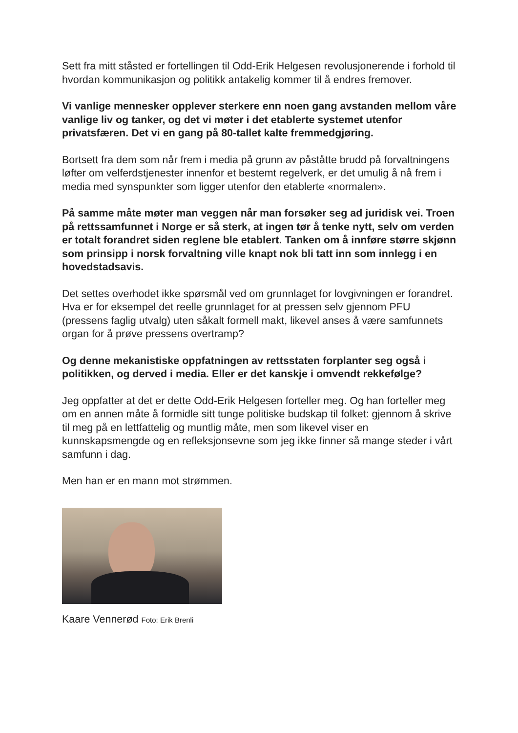Sett fra mitt ståsted er fortellingen til Odd-Erik Helgesen revolusjonerende i forhold til hvordan kommunikasjon og politikk antakelig kommer til å endres fremover.
Vi vanlige mennesker opplever sterkere enn noen gang avstanden mellom våre vanlige liv og tanker, og det vi møter i det etablerte systemet utenfor privatsfæren. Det vi en gang på 80-tallet kalte fremmedgjøring.
Bortsett fra dem som når frem i media på grunn av påståtte brudd på forvaltningens løfter om velferdstjenester innenfor et bestemt regelverk, er det umulig å nå frem i media med synspunkter som ligger utenfor den etablerte «normalen».
På samme måte møter man veggen når man forsøker seg ad juridisk vei. Troen på rettssamfunnet i Norge er så sterk, at ingen tør å tenke nytt, selv om verden er totalt forandret siden reglene ble etablert. Tanken om å innføre større skjønn som prinsipp i norsk forvaltning ville knapt nok bli tatt inn som innlegg i en hovedstadsavis.
Det settes overhodet ikke spørsmål ved om grunnlaget for lovgivningen er forandret. Hva er for eksempel det reelle grunnlaget for at pressen selv gjennom PFU (pressens faglig utvalg) uten såkalt formell makt, likevel anses å være samfunnets organ for å prøve pressens overtramp?
Og denne mekanistiske oppfatningen av rettsstaten forplanter seg også i politikken, og derved i media. Eller er det kanskje i omvendt rekkefølge?
Jeg oppfatter at det er dette Odd-Erik Helgesen forteller meg. Og han forteller meg om en annen måte å formidle sitt tunge politiske budskap til folket: gjennom å skrive til meg på en lettfattelig og muntlig måte, men som likevel viser en kunnskapsmengde og en refleksjonsevne som jeg ikke finner så mange steder i vårt samfunn i dag.
Men han er en mann mot strømmen.
Kaare Vennerød Foto: Erik Brenli